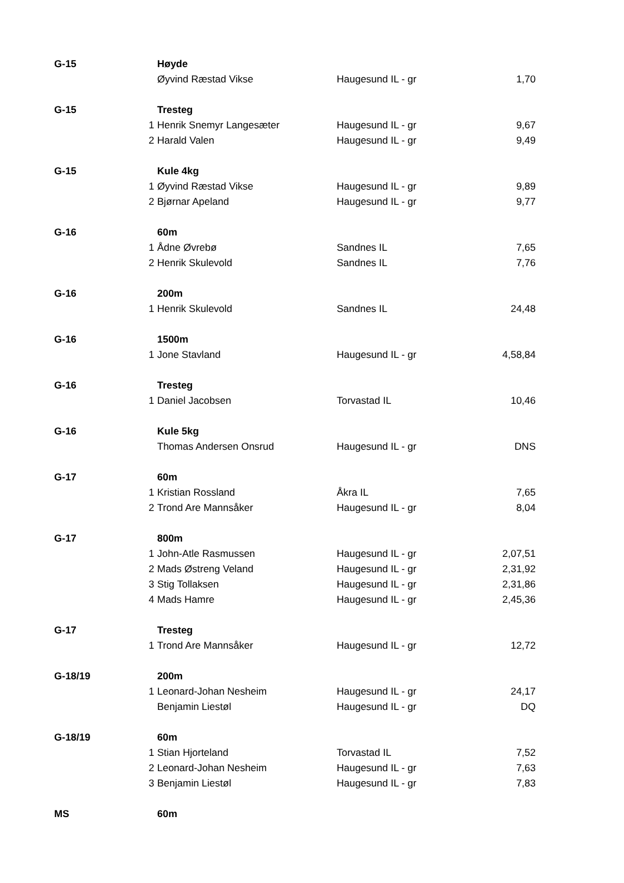| G-15 | | Høyde | | |
| | | Øyvind Ræstad Vikse | Haugesund IL - gr | 1,70 |
| G-15 | | Tresteg | | |
| | 1 | Henrik Snemyr Langesæter | Haugesund IL - gr | 9,67 |
| | 2 | Harald Valen | Haugesund IL - gr | 9,49 |
| G-15 | | Kule 4kg | | |
| | 1 | Øyvind Ræstad Vikse | Haugesund IL - gr | 9,89 |
| | 2 | Bjørnar Apeland | Haugesund IL - gr | 9,77 |
| G-16 | | 60m | | |
| | 1 | Ådne Øvrebø | Sandnes IL | 7,65 |
| | 2 | Henrik Skulevold | Sandnes IL | 7,76 |
| G-16 | | 200m | | |
| | 1 | Henrik Skulevold | Sandnes IL | 24,48 |
| G-16 | | 1500m | | |
| | 1 | Jone Stavland | Haugesund IL - gr | 4,58,84 |
| G-16 | | Tresteg | | |
| | 1 | Daniel Jacobsen | Torvastad IL | 10,46 |
| G-16 | | Kule 5kg | | |
| | | Thomas Andersen Onsrud | Haugesund IL - gr | DNS |
| G-17 | | 60m | | |
| | 1 | Kristian Rossland | Åkra IL | 7,65 |
| | 2 | Trond Are Mannsåker | Haugesund IL - gr | 8,04 |
| G-17 | | 800m | | |
| | 1 | John-Atle Rasmussen | Haugesund IL - gr | 2,07,51 |
| | 2 | Mads Østreng Veland | Haugesund IL - gr | 2,31,92 |
| | 3 | Stig Tollaksen | Haugesund IL - gr | 2,31,86 |
| | 4 | Mads Hamre | Haugesund IL - gr | 2,45,36 |
| G-17 | | Tresteg | | |
| | 1 | Trond Are Mannsåker | Haugesund IL - gr | 12,72 |
| G-18/19 | | 200m | | |
| | 1 | Leonard-Johan Nesheim | Haugesund IL - gr | 24,17 |
| | | Benjamin Liestøl | Haugesund IL - gr | DQ |
| G-18/19 | | 60m | | |
| | 1 | Stian Hjorteland | Torvastad IL | 7,52 |
| | 2 | Leonard-Johan Nesheim | Haugesund IL - gr | 7,63 |
| | 3 | Benjamin Liestøl | Haugesund IL - gr | 7,83 |
| MS | | 60m | | |